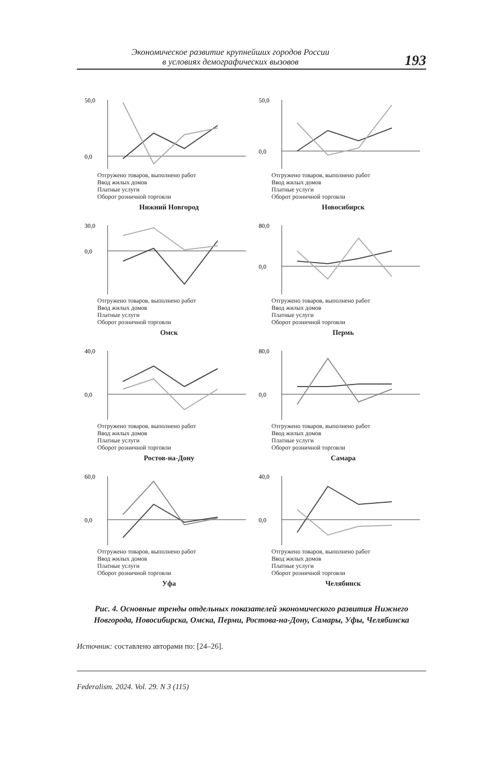Экономическое развитие крупнейших городов России
в условиях демографических вызовов
193
50,0
0,0
Отгружено товаров, выполнено работ
Ввод жилых домов
Платные услуги
Оборот розничной торговли
Нижний Новгород
50,0
0,0
Отгружено товаров, выполнено работ
Ввод жилых домов
Платные услуги
Оборот розничной торговли
Новосибирск
30,0
0,0
Отгружено товаров, выполнено работ
Ввод жилых домов
Платные услуги
Оборот розничной торговли
Омск
80,0
0,0
Отгружено товаров, выполнено работ
Ввод жилых домов
Платные услуги
Оборот розничной торговли
Пермь
40,0
0,0
Отгружено товаров, выполнено работ
Ввод жилых домов
Платные услуги
Оборот розничной торговли
Ростов-на-Дону
80,0
0,0
Отгружено товаров, выполнено работ
Ввод жилых домов
Платные услуги
Оборот розничной торговли
Самара
60,0
0,0
Отгружено товаров, выполнено работ
Ввод жилых домов
Платные услуги
Оборот розничной торговли
Уфа
40,0
0,0
Отгружено товаров, выполнено работ
Ввод жилых домов
Платные услуги
Оборот розничной торговли
Челябинск
Рис. 4. Основные тренды отдельных показателей экономического развития Нижнего Новгорода, Новосибирска, Омска, Перми, Ростова-на-Дону, Самары, Уфы, Челябинска
Источник: составлено авторами по: [24–26].
Federalism. 2024. Vol. 29. N 3 (115)